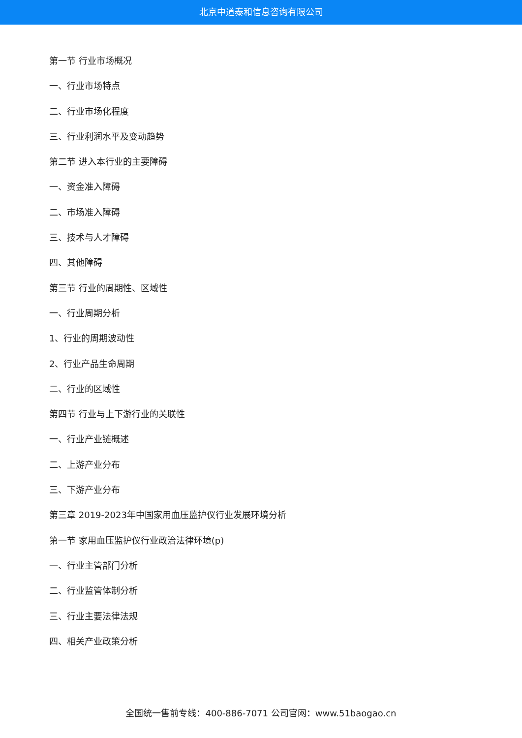北京中道泰和信息咨询有限公司
第一节 行业市场概况
一、行业市场特点
二、行业市场化程度
三、行业利润水平及变动趋势
第二节 进入本行业的主要障碍
一、资金准入障碍
二、市场准入障碍
三、技术与人才障碍
四、其他障碍
第三节 行业的周期性、区域性
一、行业周期分析
1、行业的周期波动性
2、行业产品生命周期
二、行业的区域性
第四节 行业与上下游行业的关联性
一、行业产业链概述
二、上游产业分布
三、下游产业分布
第三章 2019-2023年中国家用血压监护仪行业发展环境分析
第一节 家用血压监护仪行业政治法律环境(p)
一、行业主管部门分析
二、行业监管体制分析
三、行业主要法律法规
四、相关产业政策分析
全国统一售前专线：400-886-7071 公司官网：www.51baogao.cn